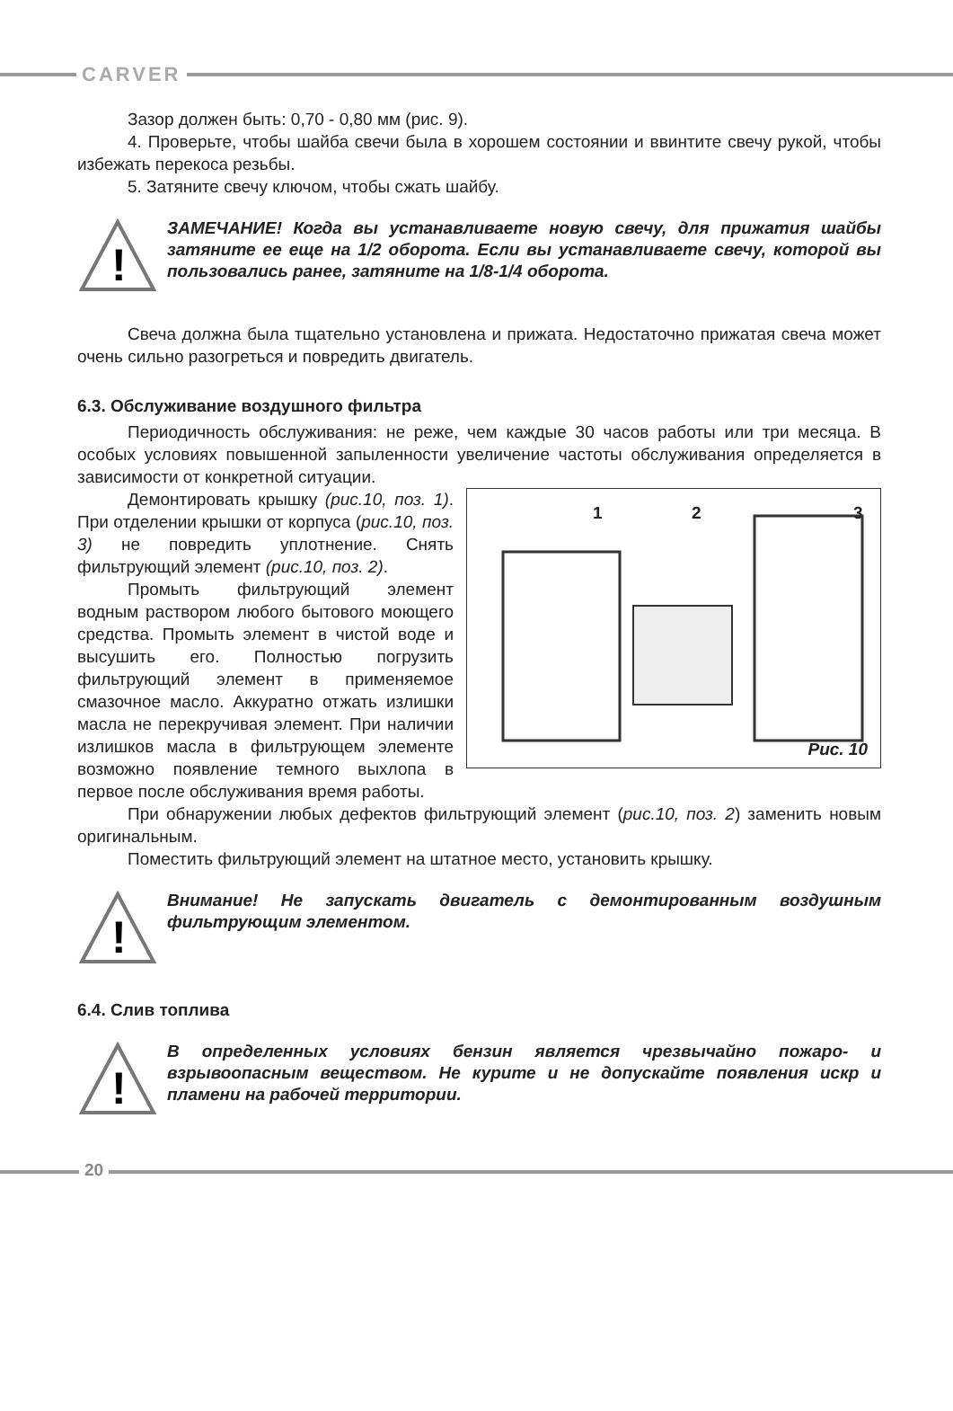CARVER
Зазор должен быть: 0,70 - 0,80 мм (рис. 9).
4. Проверьте, чтобы шайба свечи была в хорошем состоянии и ввинтите свечу рукой, чтобы избежать перекоса резьбы.
5. Затяните свечу ключом, чтобы сжать шайбу.
!
ЗАМЕЧАНИЕ! Когда вы устанавливаете новую свечу, для прижатия шайбы затяните ее еще на 1/2 оборота. Если вы устанавливаете свечу, которой вы пользовались ранее, затяните на 1/8-1/4 оборота.
Свеча должна была тщательно установлена и прижата. Недостаточно прижатая свеча может очень сильно разогреться и повредить двигатель.
6.3. Обслуживание воздушного фильтра
Периодичность обслуживания: не реже, чем каждые 30 часов работы или три месяца. В особых условиях повышенной запыленности увеличение частоты обслуживания определяется в зависимости от конкретной ситуации.
1 2 3
Рис. 10
Демонтировать крышку (рис.10, поз. 1). При отделении крышки от корпуса (рис.10, поз. 3) не повредить уплотнение. Снять фильтрующий элемент (рис.10, поз. 2).
Промыть фильтрующий элемент водным раствором любого бытового моющего средства. Промыть элемент в чистой воде и высушить его. Полностью погрузить фильтрующий элемент в применяемое смазочное масло. Аккуратно отжать излишки масла не перекручивая элемент. При наличии излишков масла в фильтрующем элементе возможно появление темного выхлопа в первое после обслуживания время работы.
При обнаружении любых дефектов фильтрующий элемент (рис.10, поз. 2) заменить новым оригинальным.
Поместить фильтрующий элемент на штатное место, установить крышку.
!
Внимание! Не запускать двигатель с демонтированным воздушным фильтрующим элементом.
6.4. Слив топлива
!
В определенных условиях бензин является чрезвычайно пожаро- и взрывоопасным веществом. Не курите и не допускайте появления искр и пламени на рабочей территории.
20